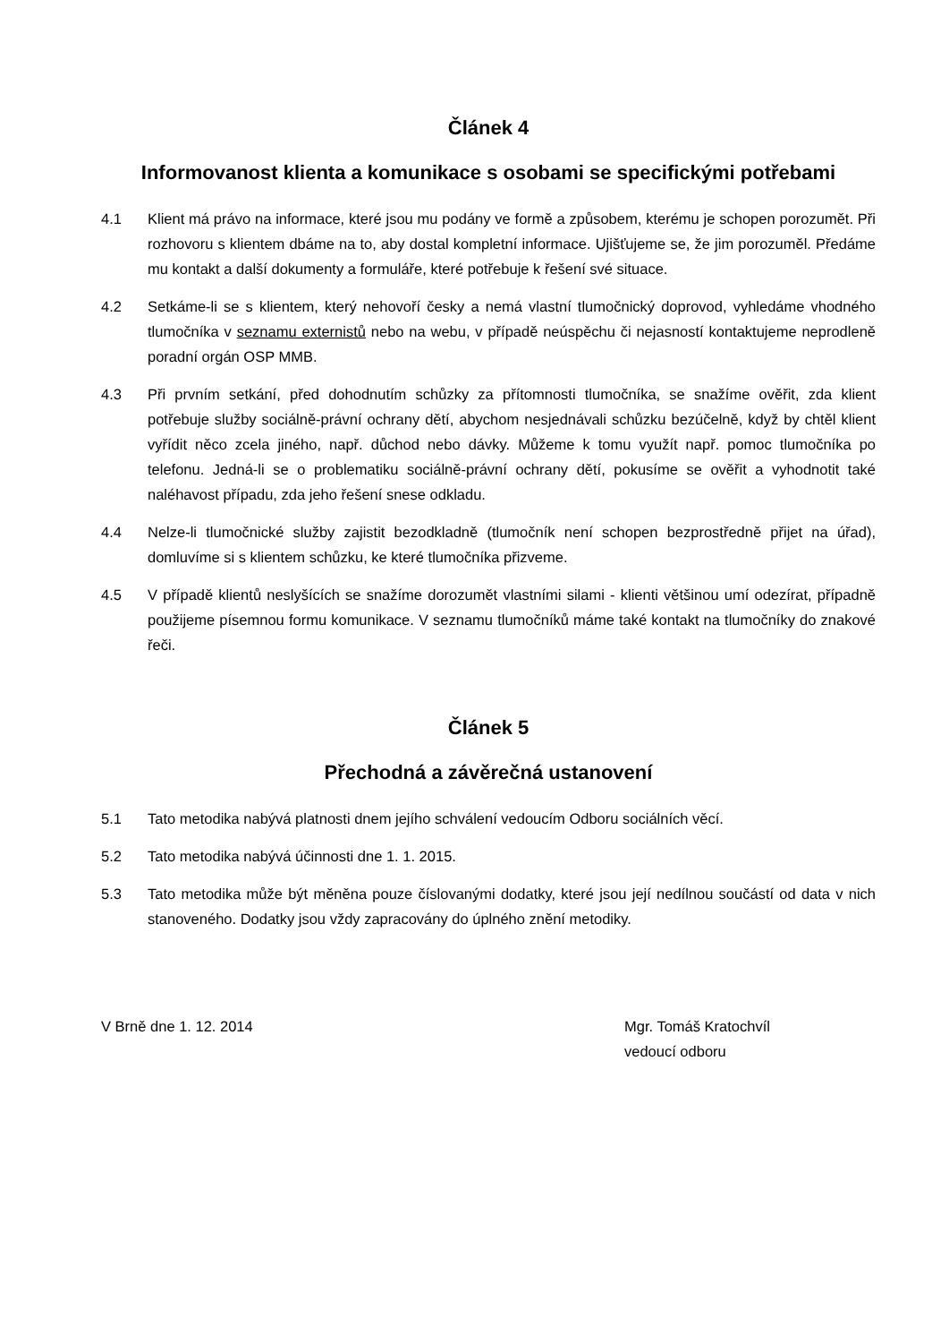Článek 4
Informovanost klienta a komunikace s osobami se specifickými potřebami
4.1 Klient má právo na informace, které jsou mu podány ve formě a způsobem, kterému je schopen porozumět. Při rozhovoru s klientem dbáme na to, aby dostal kompletní informace. Ujišťujeme se, že jim porozuměl. Předáme mu kontakt a další dokumenty a formuláře, které potřebuje k řešení své situace.
4.2 Setkáme-li se s klientem, který nehovoří česky a nemá vlastní tlumočnický doprovod, vyhledáme vhodného tlumočníka v seznamu externistů nebo na webu, v případě neúspěchu či nejasností kontaktujeme neprodleně poradní orgán OSP MMB.
4.3 Při prvním setkání, před dohodnutím schůzky za přítomnosti tlumočníka, se snažíme ověřit, zda klient potřebuje služby sociálně-právní ochrany dětí, abychom nesjednávali schůzku bezúčelně, když by chtěl klient vyřídit něco zcela jiného, např. důchod nebo dávky. Můžeme k tomu využít např. pomoc tlumočníka po telefonu. Jedná-li se o problematiku sociálně-právní ochrany dětí, pokusíme se ověřit a vyhodnotit také naléhavost případu, zda jeho řešení snese odkladu.
4.4 Nelze-li tlumočnické služby zajistit bezodkladně (tlumočník není schopen bezprostředně přijet na úřad), domluvíme si s klientem schůzku, ke které tlumočníka přizveme.
4.5 V případě klientů neslyšících se snažíme dorozumět vlastními silami - klienti většinou umí odezírat, případně použijeme písemnou formu komunikace. V seznamu tlumočníků máme také kontakt na tlumočníky do znakové řeči.
Článek 5
Přechodná a závěrečná ustanovení
5.1 Tato metodika nabývá platnosti dnem jejího schválení vedoucím Odboru sociálních věcí.
5.2 Tato metodika nabývá účinnosti dne 1. 1. 2015.
5.3 Tato metodika může být měněna pouze číslovanými dodatky, které jsou její nedílnou součástí od data v nich stanoveného. Dodatky jsou vždy zapracovány do úplného znění metodiky.
V Brně dne 1. 12. 2014 Mgr. Tomáš Kratochvíl
vedoucí odboru